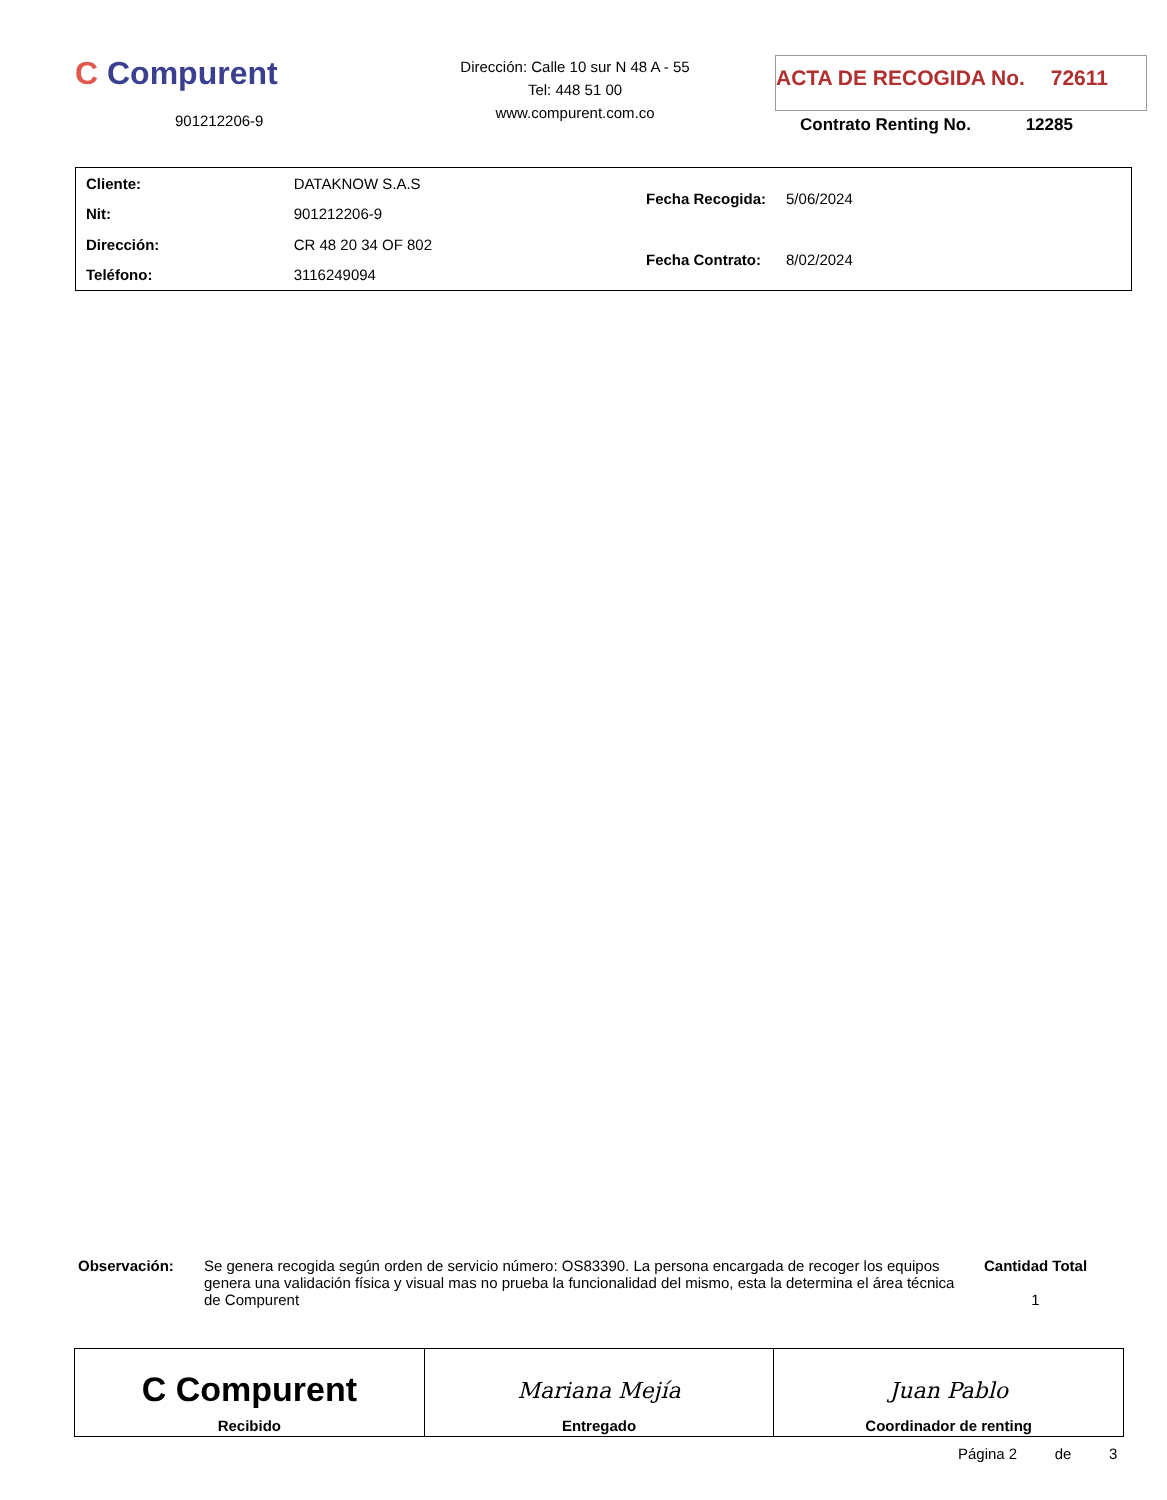C Compurent
901212206-9
Dirección: Calle 10 sur N 48 A - 55
Tel: 448 51 00
www.compurent.com.co
ACTA DE RECOGIDA No. 72611
Contrato Renting No. 12285
| Cliente: | DATAKNOW S.A.S |
| Nit: | 901212206-9 |
| Dirección: | CR 48 20 34 OF 802 |
| Teléfono: | 3116249094 |
| Fecha Recogida: | 5/06/2024 |
| Fecha Contrato: | 8/02/2024 |
Observación: Se genera recogida según orden de servicio número: OS83390. La persona encargada de recoger los equipos genera una validación física y visual mas no prueba la funcionalidad del mismo, esta la determina el área técnica de Compurent
Cantidad Total
1
C Compurent
Recibido
Mariana Mejía
Entregado
Juan Pablo
Coordinador de renting
Página 2 de 3